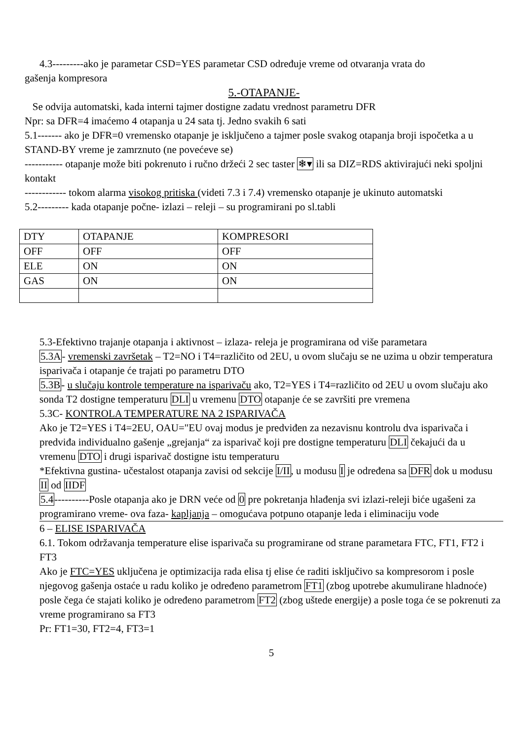4.3---------ako je parametar CSD=YES parametar CSD određuje vreme od otvaranja vrata do
gašenja kompresora
5.-OTAPANJE-
Se odvija automatski, kada interni tajmer dostigne zadatu vrednost parametru DFR
Npr: sa DFR=4 imaćemo 4 otapanja u 24 sata tj. Jedno svakih 6 sati
5.1------- ako je DFR=0 vremensko otapanje je isključeno a tajmer posle svakog otapanja broji ispočetka a u STAND-BY vreme je zamrznuto (ne povećeve se)
----------- otapanje može biti pokrenuto i ručno držeći 2 sec taster ❄▾ ili sa DIZ=RDS aktivirajući neki spoljni kontakt
------------ tokom alarma visokog pritiska (videti 7.3 i 7.4) vremensko otapanje je ukinuto automatski
5.2--------- kada otapanje počne- izlazi – releji – su programirani po sl.tabli
| DTY | OTAPANJE | KOMPRESORI |
| OFF | OFF | OFF |
| ELE | ON | ON |
| GAS | ON | ON |
5.3-Efektivno trajanje otapanja i aktivnost – izlaza- releja je programirana od više parametara
5.3A- vremenski završetak – T2=NO i T4=različito od 2EU, u ovom slučaju se ne uzima u obzir temperatura isparivača i otapanje će trajati po parametru DTO
5.3B- u slučaju kontrole temperature na isparivaču ako, T2=YES i T4=različito od 2EU u ovom slučaju ako sonda T2 dostigne temperaturu DLI u vremenu DTO otapanje će se završiti pre vremena
5.3C- KONTROLA TEMPERATURE NA 2 ISPARIVAČA
Ako je T2=YES i T4=2EU, OAU="EU ovaj modus je predviđen za nezavisnu kontrolu dva isparivača i predviđa individualno gašenje „grejanja“ za isparivač koji pre dostigne temperaturu DLI čekajući da u vremenu DTO i drugi isparivač dostigne istu temperaturu
*Efektivna gustina- učestalost otapanja zavisi od sekcije I/II, u modusu I je određena sa DFR dok u modusu II od IIDF
5.4----------Posle otapanja ako je DRN veće od 0 pre pokretanja hlađenja svi izlazi-releji biće ugašeni za programirano vreme- ova faza- kapljanja – omogućava potpuno otapanje leda i eliminaciju vode
6 – ELISE ISPARIVAČA
6.1. Tokom održavanja temperature elise isparivača su programirane od strane parametara FTC, FT1, FT2 i FT3
Ako je FTC=YES uključena je optimizacija rada elisa tj elise će raditi isključivo sa kompresorom i posle njegovog gašenja ostaće u radu koliko je određeno parametrom FT1 (zbog upotrebe akumulirane hladnoće) posle čega će stajati koliko je određeno parametrom FT2 (zbog uštede energije) a posle toga će se pokrenuti za vreme programirano sa FT3
Pr: FT1=30, FT2=4, FT3=1
5